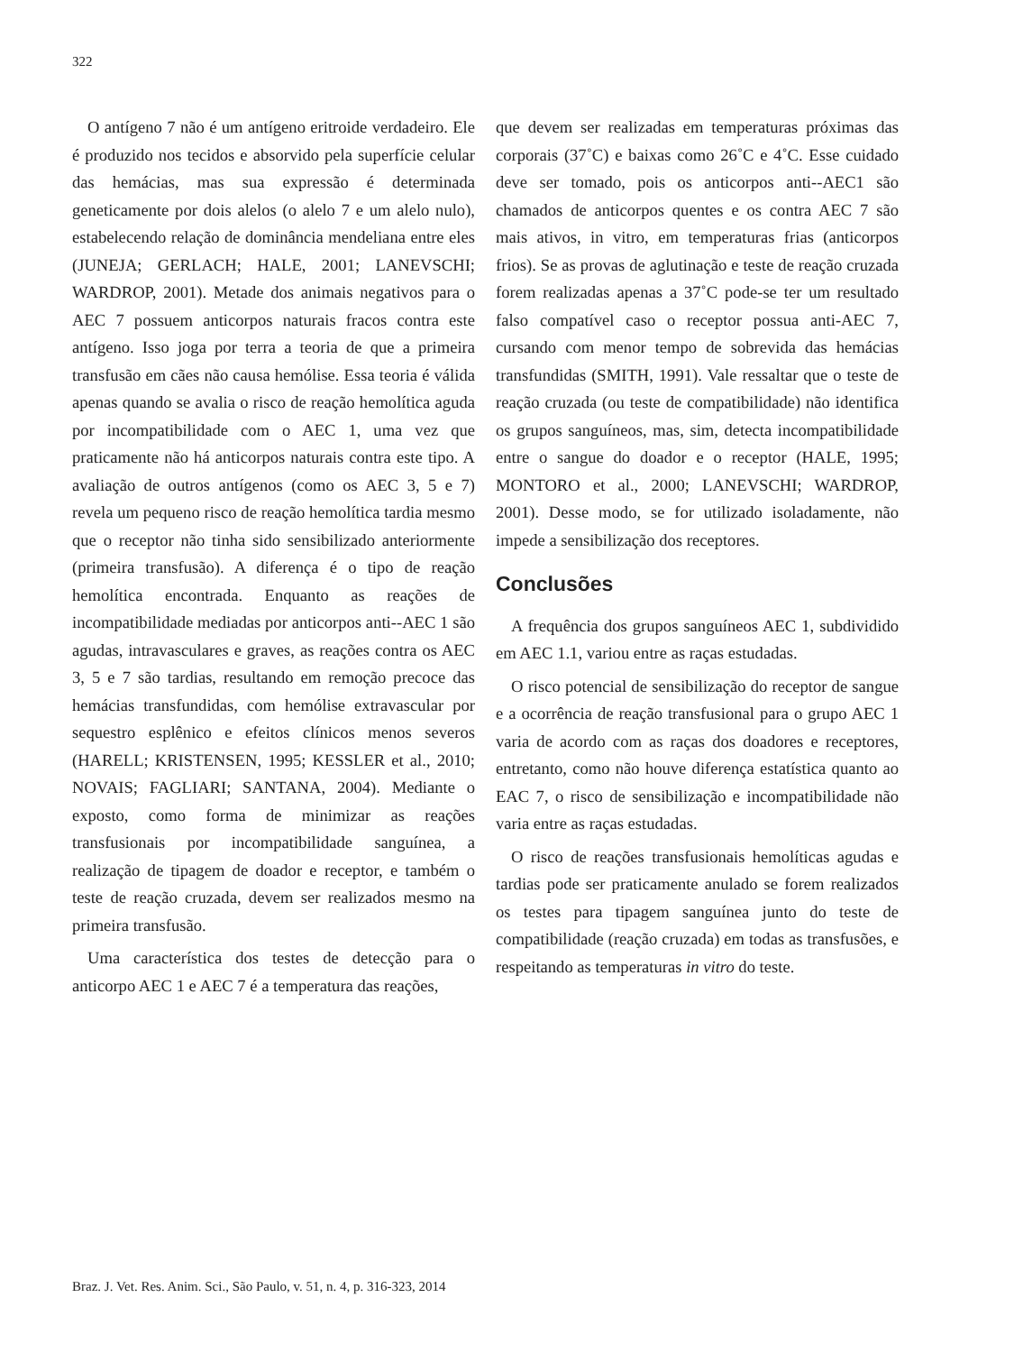322
O antígeno 7 não é um antígeno eritroide verdadeiro. Ele é produzido nos tecidos e absorvido pela superfície celular das hemácias, mas sua expressão é determinada geneticamente por dois alelos (o alelo 7 e um alelo nulo), estabelecendo relação de dominância mendeliana entre eles (JUNEJA; GERLACH; HALE, 2001; LANEVSCHI; WARDROP, 2001). Metade dos animais negativos para o AEC 7 possuem anticorpos naturais fracos contra este antígeno. Isso joga por terra a teoria de que a primeira transfusão em cães não causa hemólise. Essa teoria é válida apenas quando se avalia o risco de reação hemolítica aguda por incompatibilidade com o AEC 1, uma vez que praticamente não há anticorpos naturais contra este tipo. A avaliação de outros antígenos (como os AEC 3, 5 e 7) revela um pequeno risco de reação hemolítica tardia mesmo que o receptor não tinha sido sensibilizado anteriormente (primeira transfusão). A diferença é o tipo de reação hemolítica encontrada. Enquanto as reações de incompatibilidade mediadas por anticorpos anti--AEC 1 são agudas, intravasculares e graves, as reações contra os AEC 3, 5 e 7 são tardias, resultando em remoção precoce das hemácias transfundidas, com hemólise extravascular por sequestro esplênico e efeitos clínicos menos severos (HARELL; KRISTENSEN, 1995; KESSLER et al., 2010; NOVAIS; FAGLIARI; SANTANA, 2004). Mediante o exposto, como forma de minimizar as reações transfusionais por incompatibilidade sanguínea, a realização de tipagem de doador e receptor, e também o teste de reação cruzada, devem ser realizados mesmo na primeira transfusão.
Uma característica dos testes de detecção para o anticorpo AEC 1 e AEC 7 é a temperatura das reações,
que devem ser realizadas em temperaturas próximas das corporais (37˚C) e baixas como 26˚C e 4˚C. Esse cuidado deve ser tomado, pois os anticorpos anti--AEC1 são chamados de anticorpos quentes e os contra AEC 7 são mais ativos, in vitro, em temperaturas frias (anticorpos frios). Se as provas de aglutinação e teste de reação cruzada forem realizadas apenas a 37˚C pode-se ter um resultado falso compatível caso o receptor possua anti-AEC 7, cursando com menor tempo de sobrevida das hemácias transfundidas (SMITH, 1991). Vale ressaltar que o teste de reação cruzada (ou teste de compatibilidade) não identifica os grupos sanguíneos, mas, sim, detecta incompatibilidade entre o sangue do doador e o receptor (HALE, 1995; MONTORO et al., 2000; LANEVSCHI; WARDROP, 2001). Desse modo, se for utilizado isoladamente, não impede a sensibilização dos receptores.
Conclusões
A frequência dos grupos sanguíneos AEC 1, subdividido em AEC 1.1, variou entre as raças estudadas.
O risco potencial de sensibilização do receptor de sangue e a ocorrência de reação transfusional para o grupo AEC 1 varia de acordo com as raças dos doadores e receptores, entretanto, como não houve diferença estatística quanto ao EAC 7, o risco de sensibilização e incompatibilidade não varia entre as raças estudadas.
O risco de reações transfusionais hemolíticas agudas e tardias pode ser praticamente anulado se forem realizados os testes para tipagem sanguínea junto do teste de compatibilidade (reação cruzada) em todas as transfusões, e respeitando as temperaturas in vitro do teste.
Braz. J. Vet. Res. Anim. Sci., São Paulo, v. 51, n. 4, p. 316-323, 2014